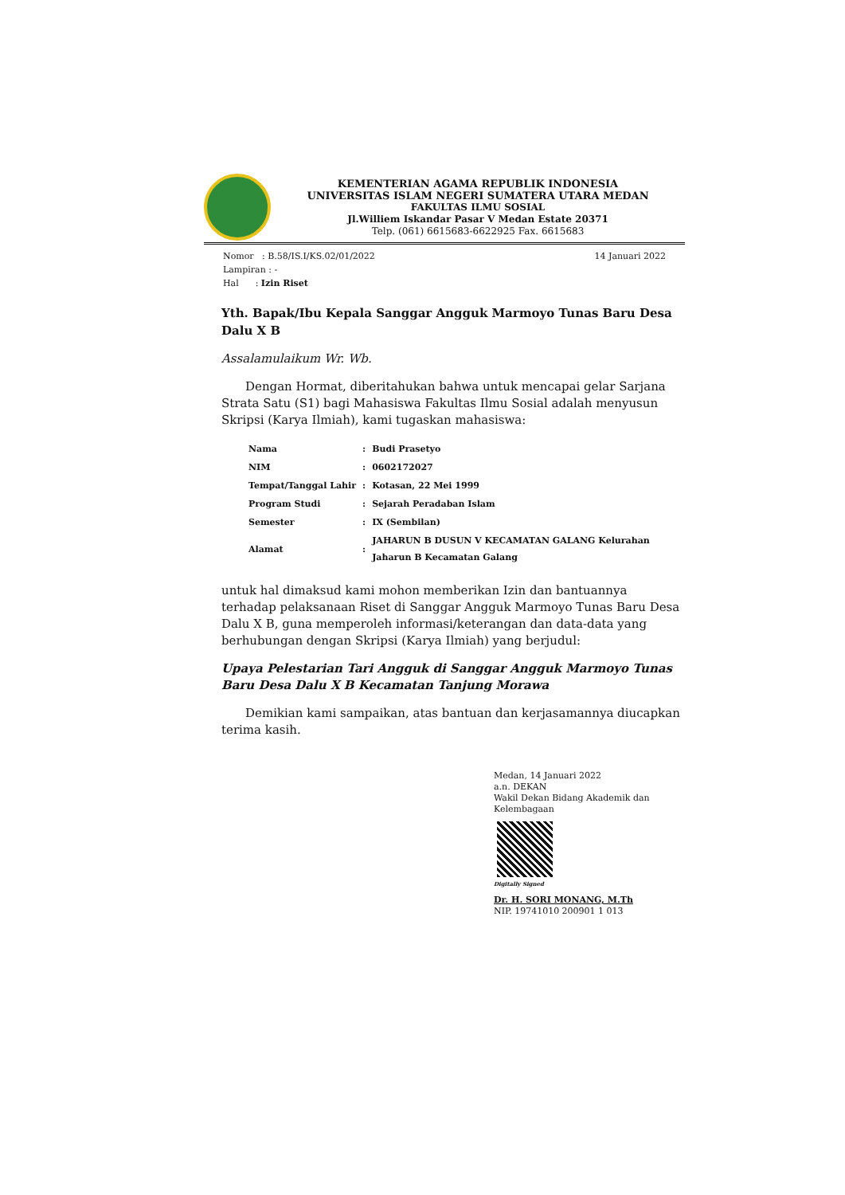KEMENTERIAN AGAMA REPUBLIK INDONESIA
UNIVERSITAS ISLAM NEGERI SUMATERA UTARA MEDAN
FAKULTAS ILMU SOSIAL
Jl.Williem Iskandar Pasar V Medan Estate 20371
Telp. (061) 6615683-6622925 Fax. 6615683
Nomor : B.58/IS.I/KS.02/01/2022
Lampiran : -
Hal : Izin Riset
14 Januari 2022
Yth. Bapak/Ibu Kepala Sanggar Angguk Marmoyo Tunas Baru Desa Dalu X B
Assalamulaikum Wr. Wb.
Dengan Hormat, diberitahukan bahwa untuk mencapai gelar Sarjana Strata Satu (S1) bagi Mahasiswa Fakultas Ilmu Sosial adalah menyusun Skripsi (Karya Ilmiah), kami tugaskan mahasiswa:
| Nama | : | Budi Prasetyo |
| NIM | : | 0602172027 |
| Tempat/Tanggal Lahir | : | Kotasan, 22 Mei 1999 |
| Program Studi | : | Sejarah Peradaban Islam |
| Semester | : | IX (Sembilan) |
| Alamat | : | JAHARUN B DUSUN V KECAMATAN GALANG Kelurahan Jaharun B Kecamatan Galang |
untuk hal dimaksud kami mohon memberikan Izin dan bantuannya terhadap pelaksanaan Riset di Sanggar Angguk Marmoyo Tunas Baru Desa Dalu X B, guna memperoleh informasi/keterangan dan data-data yang berhubungan dengan Skripsi (Karya Ilmiah) yang berjudul:
Upaya Pelestarian Tari Angguk di Sanggar Angguk Marmoyo Tunas Baru Desa Dalu X B Kecamatan Tanjung Morawa
Demikian kami sampaikan, atas bantuan dan kerjasamannya diucapkan terima kasih.
Medan, 14 Januari 2022
a.n. DEKAN
Wakil Dekan Bidang Akademik dan Kelembagaan
Digitally Signed
Dr. H. SORI MONANG, M.Th
NIP. 19741010 200901 1 013